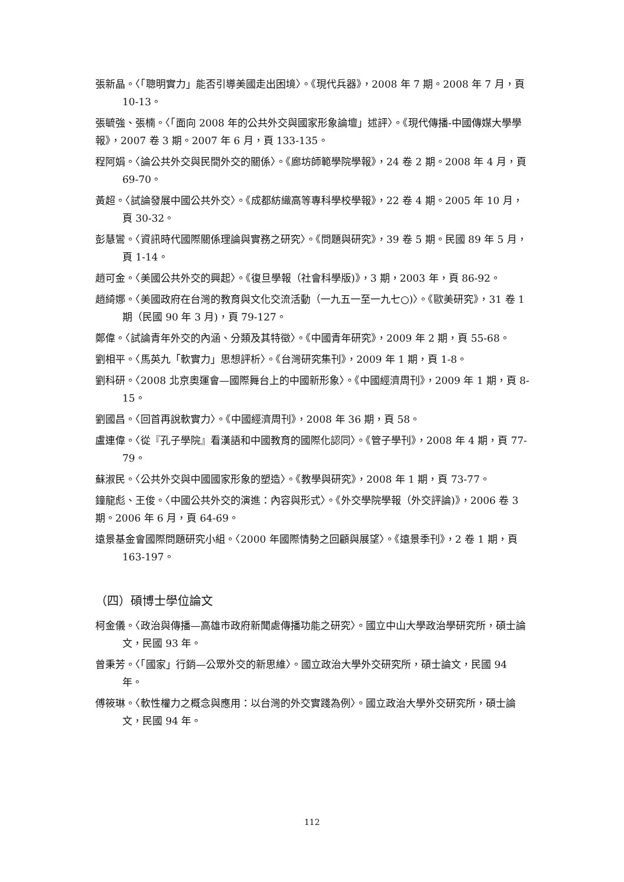張新晶。〈「聰明實力」能否引導美國走出困境〉。《現代兵器》，2008 年 7 期。2008 年 7 月，頁 10-13。
張毓強、張楠。〈「面向 2008 年的公共外交與國家形象論壇」述評〉。《現代傳播-中國傳媒大學學報》，2007 卷 3 期。2007 年 6 月，頁 133-135。
程阿娟。〈論公共外交與民間外交的關係〉。《廊坊師範學院學報》，24 卷 2 期。2008 年 4 月，頁 69-70。
黃超。〈試論發展中國公共外交〉。《成都紡織高等專科學校學報》，22 卷 4 期。2005 年 10 月，頁 30-32。
彭慧鸞。〈資訊時代國際關係理論與實務之研究〉。《問題與研究》，39 卷 5 期。民國 89 年 5 月，頁 1-14。
趙可金。〈美國公共外交的興起〉。《復旦學報（社會科學版)》，3 期，2003 年，頁 86-92。
趙綺娜。〈美國政府在台灣的教育與文化交流活動（一九五一至一九七○)〉。《歐美研究》，31 卷 1 期（民國 90 年 3 月)，頁 79-127。
鄭偉。〈試論青年外交的內涵、分類及其特徵〉。《中國青年研究》，2009 年 2 期，頁 55-68。
劉相平。〈馬英九「軟實力」思想評析〉。《台灣研究集刊》，2009 年 1 期，頁 1-8。
劉科研。〈2008 北京奧運會—國際舞台上的中國新形象〉。《中國經濟周刊》，2009 年 1 期，頁 8-15。
劉國昌。〈回首再說軟實力〉。《中國經濟周刊》，2008 年 36 期，頁 58。
盧連偉。〈從『孔子學院』看漢語和中國教育的國際化認同〉。《管子學刊》，2008 年 4 期，頁 77-79。
蘇淑民。〈公共外交與中國國家形象的塑造〉。《教學與研究》，2008 年 1 期，頁 73-77。
鐘龍彪、王俊。〈中國公共外交的演進：內容與形式〉。《外交學院學報（外交評論)》，2006 卷 3 期。2006 年 6 月，頁 64-69。
遠景基金會國際問題研究小組。〈2000 年國際情勢之回顧與展望〉。《遠景季刊》，2 卷 1 期，頁 163-197。
（四）碩博士學位論文
柯金儀。〈政治與傳播—高雄市政府新聞處傳播功能之研究〉。國立中山大學政治學研究所，碩士論文，民國 93 年。
曾秉芳。〈「國家」行銷—公眾外交的新思維〉。國立政治大學外交研究所，碩士論文，民國 94 年。
傅筱琳。〈軟性權力之概念與應用：以台灣的外交實踐為例〉。國立政治大學外交研究所，碩士論文，民國 94 年。
112